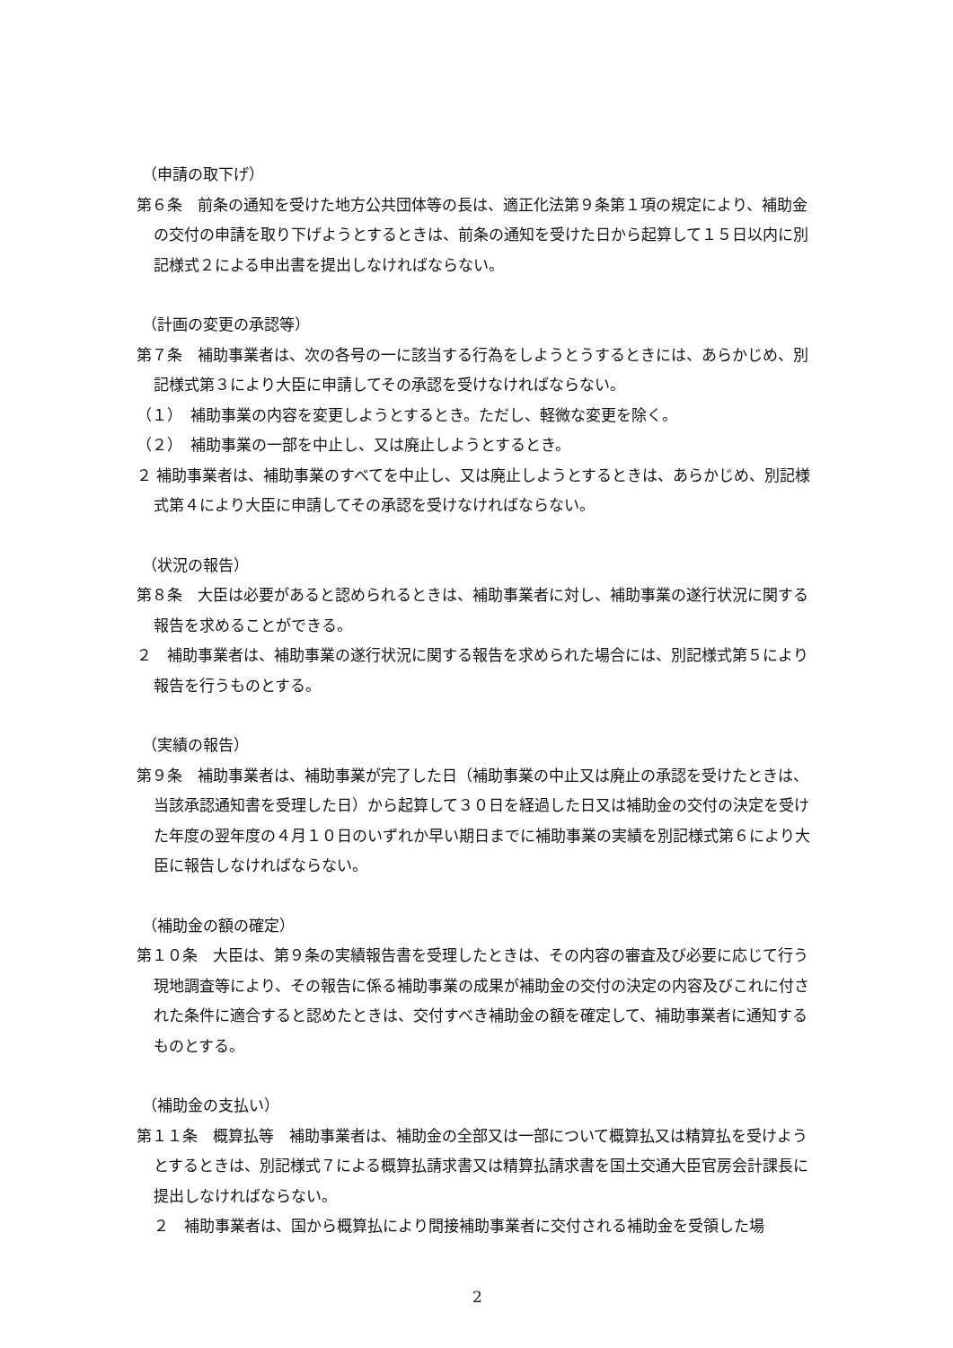（申請の取下げ）
第６条　前条の通知を受けた地方公共団体等の長は、適正化法第９条第１項の規定により、補助金の交付の申請を取り下げようとするときは、前条の通知を受けた日から起算して１５日以内に別記様式２による申出書を提出しなければならない。
（計画の変更の承認等）
第７条　補助事業者は、次の各号の一に該当する行為をしようとうするときには、あらかじめ、別記様式第３により大臣に申請してその承認を受けなければならない。
（１）　補助事業の内容を変更しようとするとき。ただし、軽微な変更を除く。
（２）　補助事業の一部を中止し、又は廃止しようとするとき。
２ 補助事業者は、補助事業のすべてを中止し、又は廃止しようとするときは、あらかじめ、別記様式第４により大臣に申請してその承認を受けなければならない。
（状況の報告）
第８条　大臣は必要があると認められるときは、補助事業者に対し、補助事業の遂行状況に関する報告を求めることができる。
２　補助事業者は、補助事業の遂行状況に関する報告を求められた場合には、別記様式第５により報告を行うものとする。
（実績の報告）
第９条　補助事業者は、補助事業が完了した日（補助事業の中止又は廃止の承認を受けたときは、当該承認通知書を受理した日）から起算して３０日を経過した日又は補助金の交付の決定を受けた年度の翌年度の４月１０日のいずれか早い期日までに補助事業の実績を別記様式第６により大臣に報告しなければならない。
（補助金の額の確定）
第１０条　大臣は、第９条の実績報告書を受理したときは、その内容の審査及び必要に応じて行う現地調査等により、その報告に係る補助事業の成果が補助金の交付の決定の内容及びこれに付された条件に適合すると認めたときは、交付すべき補助金の額を確定して、補助事業者に通知するものとする。
（補助金の支払い）
第１１条　概算払等　補助事業者は、補助金の全部又は一部について概算払又は精算払を受けようとするときは、別記様式７による概算払請求書又は精算払請求書を国土交通大臣官房会計課長に提出しなければならない。
２　補助事業者は、国から概算払により間接補助事業者に交付される補助金を受領した場
2